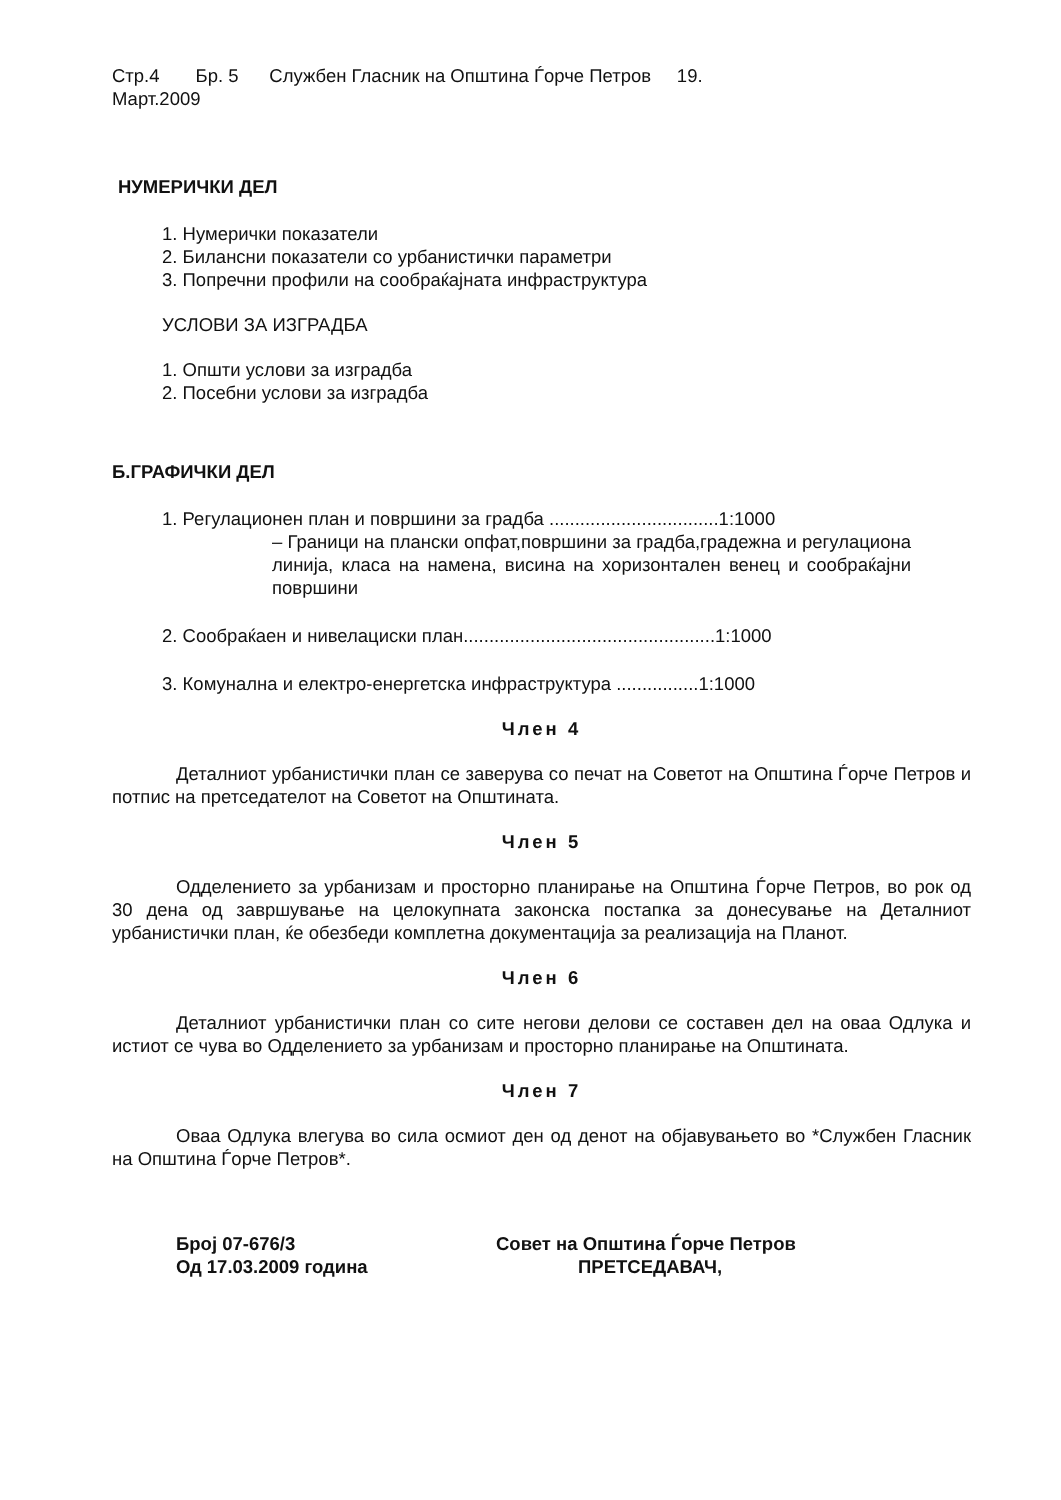Стр.4 Бр. 5 Службен Гласник на Општина Ѓорче Петров 19.
Март.2009
НУМЕРИЧКИ ДЕЛ
1. Нумерички показатели
2. Билансни показатели со урбанистички параметри
3. Попречни профили на сообраќајната инфраструктура
УСЛОВИ ЗА ИЗГРАДБА
1. Општи услови за изградба
2. Посебни услови за изградба
Б.ГРАФИЧКИ ДЕЛ
1. Регулационен план и површини за градба .................................1:1000
– Граници на плански опфат,површини за градба,градежна и регулациона линија, класа на намена, висина на хоризонтален венец и сообраќајни површини
2. Сообраќаен и нивелациски план.................................................1:1000
3. Комунална и електро-енергетска инфраструктура ................1:1000
Член 4
Деталниот урбанистички план се заверува со печат на Советот на Општина Ѓорче Петров и потпис на претседателот на Советот на Општината.
Член 5
Одделението за урбанизам и просторно планирање на Општина Ѓорче Петров, во рок од 30 дена од завршување на целокупната законска постапка за донесување на Деталниот урбанистички план, ќе обезбеди комплетна документација за реализација на Планот.
Член 6
Деталниот урбанистички план со сите негови делови се составен дел на оваа Одлука и истиот се чува во Одделението за урбанизам и просторно планирање на Општината.
Член 7
Оваа Одлука влегува во сила осмиот ден од денот на објавувањето во *Службен Гласник на Општина Ѓорче Петров*.
Број 07-676/3
Од 17.03.2009 година
Совет на Општина Ѓорче Петров
ПРЕТСЕДАВАЧ,